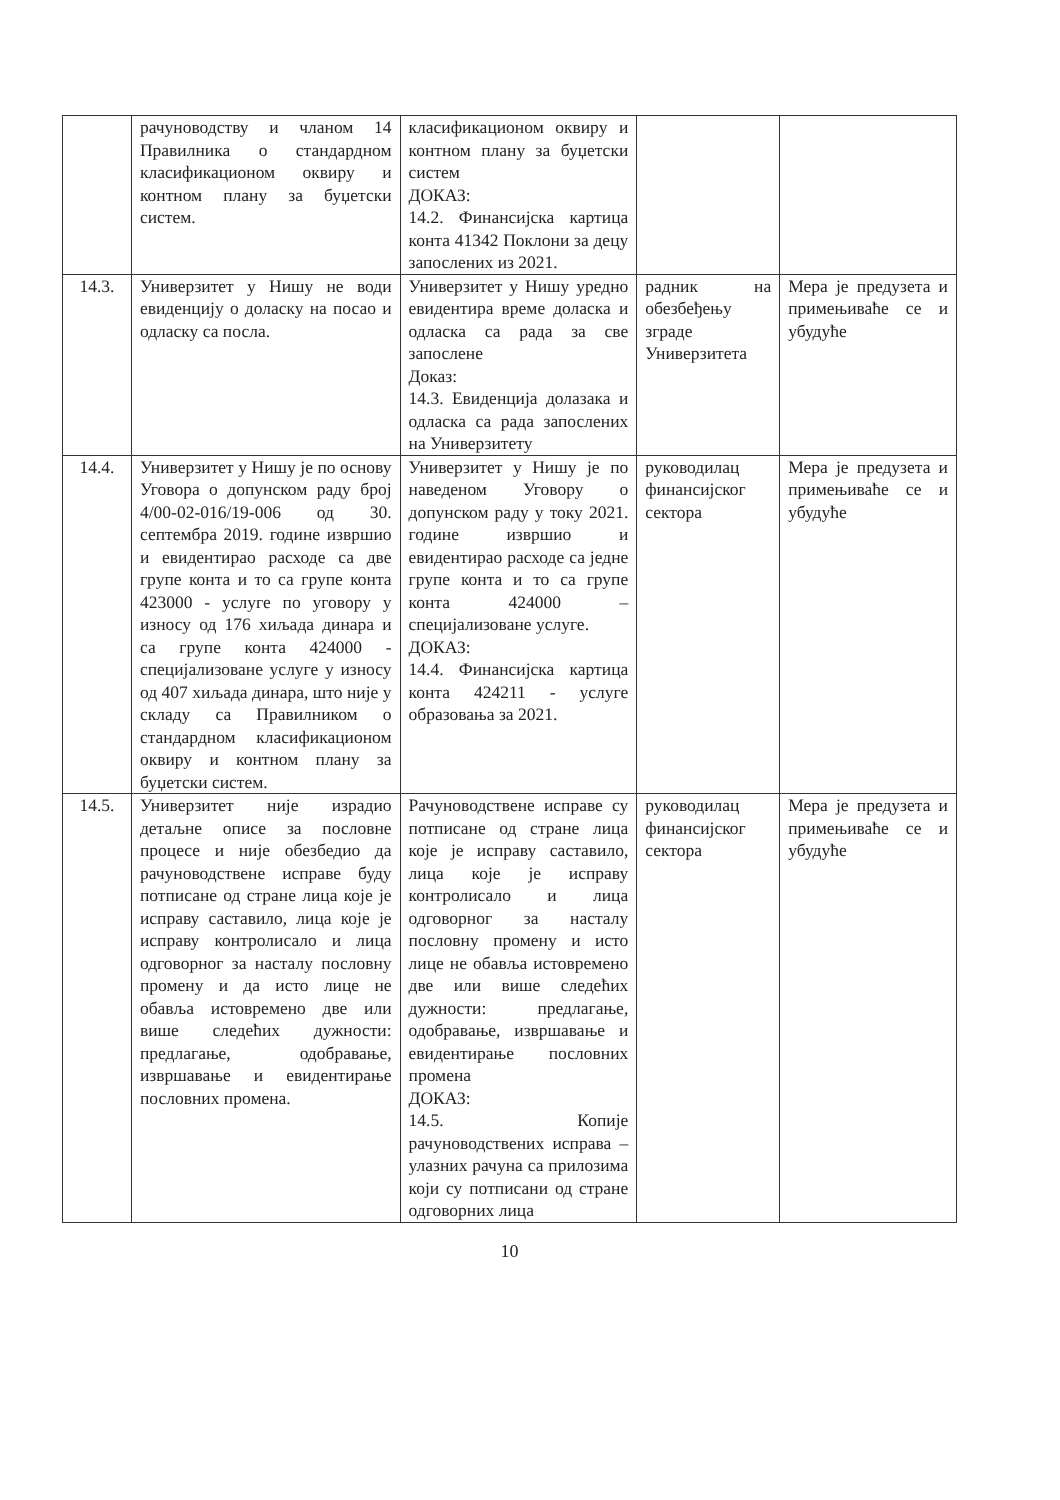| | рачуноводству и чланом 14 Правилника о стандардном класификационом оквиру и контном плану за буџетски систем. | класификационом оквиру и контном плану за буџетски систем ДОКАЗ: 14.2. Финансијска картица конта 41342 Поклони за децу запослених из 2021. | | |
| 14.3. | Универзитет у Нишу не води евиденцију о доласку на посао и одласку са посла. | Универзитет у Нишу уредно евидентира време доласка и одласка са рада за све запослене Доказ: 14.3. Евиденција долазака и одласка са рада запослених на Универзитету | радник на обезбеђењу зграде Универзитета | Мера је предузета и примењиваће се и убудуће |
| 14.4. | Универзитет у Нишу је по основу Уговора о допунском раду број 4/00-02-016/19-006 од 30. септембра 2019. године извршио и евидентирао расходе са две групе конта и то са групе конта 423000 - услуге по уговору у износу од 176 хиљада динара и са групе конта 424000 - специјализоване услуге у износу од 407 хиљада динара, што није у складу са Правилником о стандардном класификационом оквиру и контном плану за буџетски систем. | Универзитет у Нишу је по наведеном Уговору о допунском раду у току 2021. године извршио и евидентирао расходе са једне групе конта и то са групе конта 424000 – специјализоване услуге. ДОКАЗ: 14.4. Финансијска картица конта 424211 - услуге образовања за 2021. | руководилац финансијског сектора | Мера је предузета и примењиваће се и убудуће |
| 14.5. | Универзитет није израдио детаљне описе за пословне процесе и није обезбедио да рачуноводствене исправе буду потписане од стране лица које је исправу саставило, лица које је исправу контролисало и лица одговорног за насталу пословну промену и да исто лице не обавља истовремено две или више следећих дужности: предлагање, одобравање, извршавање и евидентирање пословних промена. | Рачуноводствене исправе су потписане од стране лица које је исправу саставило, лица које је исправу контролисало и лица одговорног за насталу пословну промену и исто лице не обавља истовремено две или више следећих дужности: предлагање, одобравање, извршавање и евидентирање пословних промена ДОКАЗ: 14.5. Копије рачуноводствених исправа – улазних рачуна са прилозима који су потписани од стране одговорних лица | руководилац финансијског сектора | Мера је предузета и примењиваће се и убудуће |
10